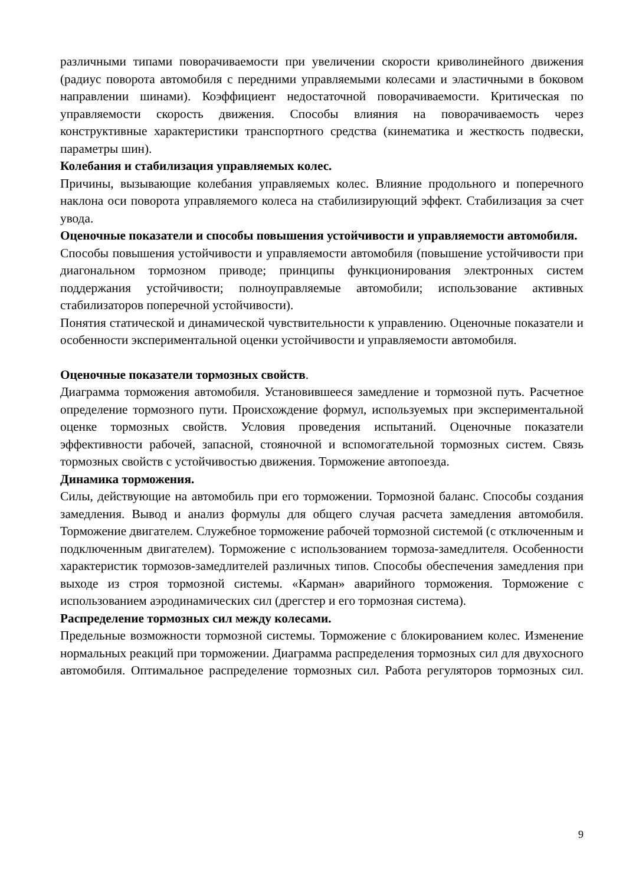различными типами поворачиваемости при увеличении скорости криволинейного движения (радиус поворота автомобиля с передними управляемыми колесами и эластичными в боковом направлении шинами). Коэффициент недостаточной поворачиваемости. Критическая по управляемости скорость движения. Способы влияния на поворачиваемость через конструктивные характеристики транспортного средства (кинематика и жесткость подвески, параметры шин).
Колебания и стабилизация управляемых колес.
Причины, вызывающие колебания управляемых колес. Влияние продольного и поперечного наклона оси поворота управляемого колеса на стабилизирующий эффект. Стабилизация за счет увода.
Оценочные показатели и способы повышения устойчивости и управляемости автомобиля.
Способы повышения устойчивости и управляемости автомобиля (повышение устойчивости при диагональном тормозном приводе; принципы функционирования электронных систем поддержания устойчивости; полноуправляемые автомобили; использование активных стабилизаторов поперечной устойчивости).
Понятия статической и динамической чувствительности к управлению. Оценочные показатели и особенности экспериментальной оценки устойчивости и управляемости автомобиля.
Оценочные показатели тормозных свойств.
Диаграмма торможения автомобиля. Установившееся замедление и тормозной путь. Расчетное определение тормозного пути. Происхождение формул, используемых при экспериментальной оценке тормозных свойств. Условия проведения испытаний. Оценочные показатели эффективности рабочей, запасной, стояночной и вспомогательной тормозных систем. Связь тормозных свойств с устойчивостью движения. Торможение автопоезда.
Динамика торможения.
Силы, действующие на автомобиль при его торможении. Тормозной баланс. Способы создания замедления. Вывод и анализ формулы для общего случая расчета замедления автомобиля. Торможение двигателем. Служебное торможение рабочей тормозной системой (с отключенным и подключенным двигателем). Торможение с использованием тормоза-замедлителя. Особенности характеристик тормозов-замедлителей различных типов. Способы обеспечения замедления при выходе из строя тормозной системы. «Карман» аварийного торможения. Торможение с использованием аэродинамических сил (дрегстер и его тормозная система).
Распределение тормозных сил между колесами.
Предельные возможности тормозной системы. Торможение с блокированием колес. Изменение нормальных реакций при торможении. Диаграмма распределения тормозных сил для двухосного автомобиля. Оптимальное распределение тормозных сил. Работа регуляторов тормозных сил.
9